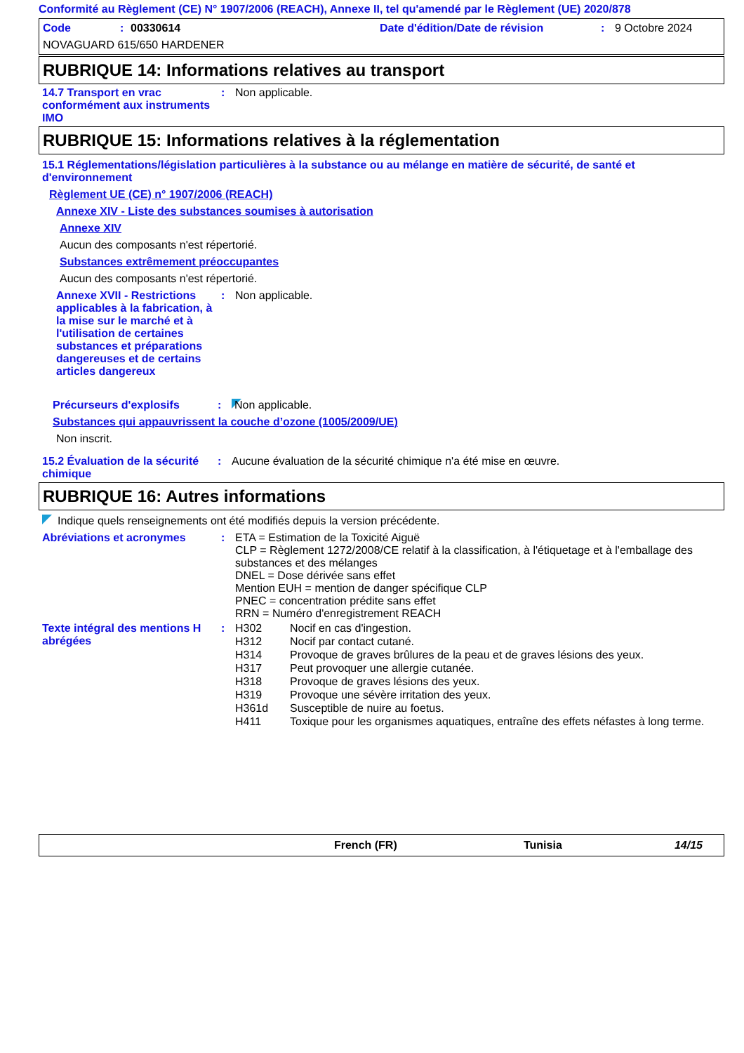Conformité au Règlement (CE) N° 1907/2006 (REACH), Annexe II, tel qu'amendé par le Règlement (UE) 2020/878
Code: 00330614 Date d'édition/Date de révision: 9 Octobre 2024
NOVAGUARD 615/650 HARDENER
RUBRIQUE 14: Informations relatives au transport
14.7 Transport en vrac conformément aux instruments IMO
: Non applicable.
RUBRIQUE 15: Informations relatives à la réglementation
15.1 Réglementations/législation particulières à la substance ou au mélange en matière de sécurité, de santé et d'environnement
Règlement UE (CE) n° 1907/2006 (REACH)
Annexe XIV - Liste des substances soumises à autorisation
Annexe XIV
Aucun des composants n'est répertorié.
Substances extrêmement préoccupantes
Aucun des composants n'est répertorié.
Annexe XVII - Restrictions applicables à la fabrication, à la mise sur le marché et à l'utilisation de certaines substances et préparations dangereuses et de certains articles dangereux
: Non applicable.
Précurseurs d'explosifs : Non applicable.
Substances qui appauvrissent la couche d’ozone (1005/2009/UE)
Non inscrit.
15.2 Évaluation de la sécurité chimique
: Aucune évaluation de la sécurité chimique n'a été mise en œuvre.
RUBRIQUE 16: Autres informations
Indique quels renseignements ont été modifiés depuis la version précédente.
Abréviations et acronymes : ETA = Estimation de la Toxicité Aiguë
CLP = Règlement 1272/2008/CE relatif à la classification, à l'étiquetage et à l'emballage des substances et des mélanges
DNEL = Dose dérivée sans effet
Mention EUH = mention de danger spécifique CLP
PNEC = concentration prédite sans effet
RRN = Numéro d'enregistrement REACH
Texte intégral des mentions H abrégées
:
| H302 | Nocif en cas d'ingestion. |
| H312 | Nocif par contact cutané. |
| H314 | Provoque de graves brûlures de la peau et de graves lésions des yeux. |
| H317 | Peut provoquer une allergie cutanée. |
| H318 | Provoque de graves lésions des yeux. |
| H319 | Provoque une sévère irritation des yeux. |
| H361d | Susceptible de nuire au foetus. |
| H411 | Toxique pour les organismes aquatiques, entraîne des effets néfastes à long terme. |
French (FR) Tunisia 14/15